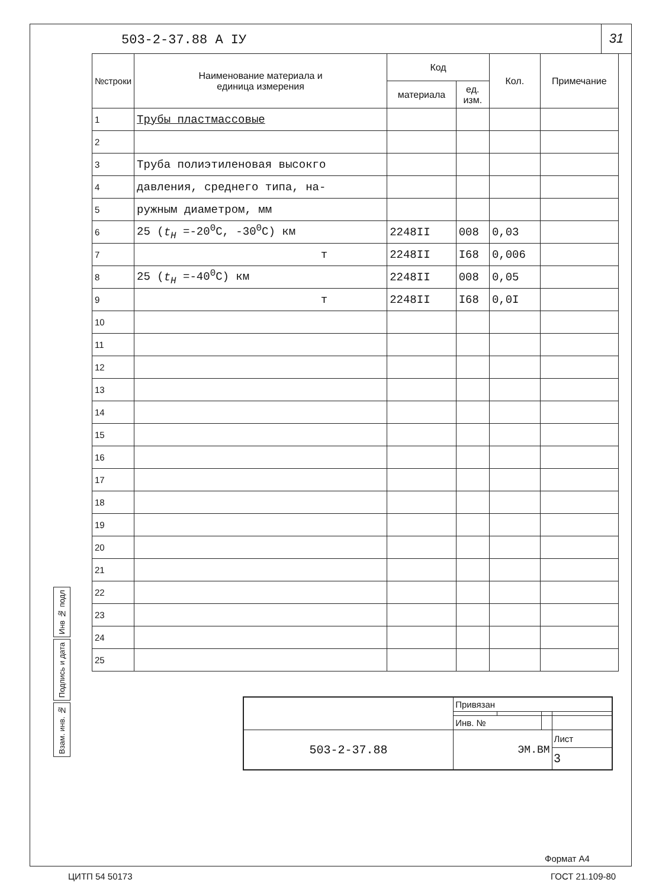503-2-37.88 А IУ
31
| №строки | Наименование материала и единица измерения | Код | | Кол. | Примечание |
| --- | --- | --- | --- | --- | --- |
| | | материала | ед. изм. | | |
| 1 | Трубы пластмассовые | | | | |
| 2 | | | | | |
| 3 | Труба полиэтиленовая высокго | | | | |
| 4 | давления, среднего типа, на- | | | | |
| 5 | ружным диаметром, мм | | | | |
| 6 | 25 ( t<sub>H</sub> =-20<sup>0</sup>C, -30<sup>0</sup>C) км | 2248II | 008 | 0,03 | |
| 7 | т | 2248II | I68 | 0,006 | |
| 8 | 25 ( t<sub>H</sub> =-40<sup>0</sup>C) км | 2248II | 008 | 0,05 | |
| 9 | т | 2248II | I68 | 0,0I | |
| 10 | | | | | |
| 11 | | | | | |
| 12 | | | | | |
| 13 | | | | | |
| 14 | | | | | |
| 15 | | | | | |
| 16 | | | | | |
| 17 | | | | | |
| 18 | | | | | |
| 19 | | | | | |
| 20 | | | | | |
| 21 | | | | | |
| 22 | | | | | |
| 23 | | | | | |
| 24 | | | | | |
| 25 | | | | | |
Взам. инв. № Подпись и дата Инв № подл
| | Привязан | | | |
| | Инв. № | | | |
| 503-2-37.88 | ЭМ.ВМ | | | Лист |
| | | | | 3 |
Формат А4
ЦИТП 54 50173 ГОСТ 21.109-80